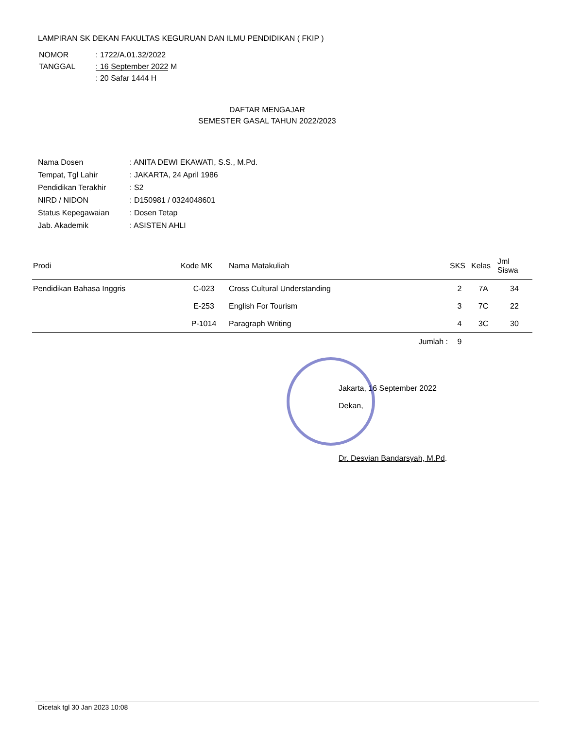LAMPIRAN SK DEKAN FAKULTAS KEGURUAN DAN ILMU PENDIDIKAN ( FKIP )
| NOMOR | : 1722/A.01.32/2022 |
| TANGGAL | : 16 September 2022 M |
| | : 20 Safar 1444 H |
DAFTAR MENGAJAR
SEMESTER GASAL TAHUN 2022/2023
| Nama Dosen | : ANITA DEWI EKAWATI, S.S., M.Pd. |
| Tempat, Tgl Lahir | : JAKARTA, 24 April 1986 |
| Pendidikan Terakhir | : S2 |
| NIRD / NIDON | : D150981 / 0324048601 |
| Status Kepegawaian | : Dosen Tetap |
| Jab. Akademik | : ASISTEN AHLI |
| Prodi | Kode MK | Nama Matakuliah | SKS | Kelas | Jml Siswa |
| --- | --- | --- | --- | --- | --- |
| Pendidikan Bahasa Inggris | C-023 | Cross Cultural Understanding | 2 | 7A | 34 |
| | E-253 | English For Tourism | 3 | 7C | 22 |
| | P-1014 | Paragraph Writing | 4 | 3C | 30 |
| | | Jumlah : | 9 | | |
Jakarta, 16 September 2022
Dekan,
Dr. Desvian Bandarsyah, M.Pd.
Dicetak tgl 30 Jan 2023 10:08